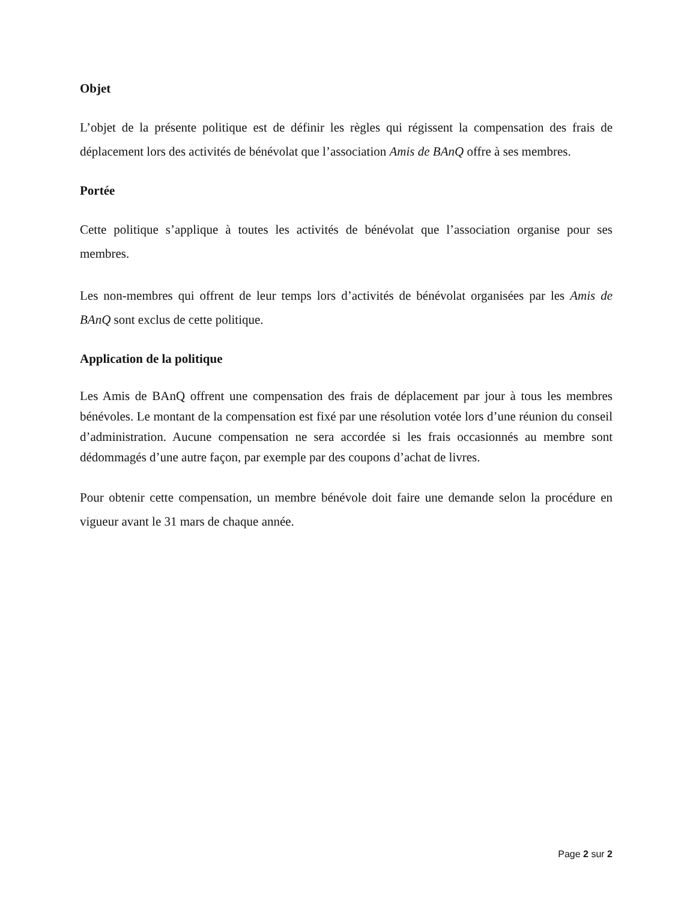Objet
L’objet de la présente politique est de définir les règles qui régissent la compensation des frais de déplacement lors des activités de bénévolat que l’association Amis de BAnQ offre à ses membres.
Portée
Cette politique s’applique à toutes les activités de bénévolat que l’association organise pour ses membres.
Les non-membres qui offrent de leur temps lors d’activités de bénévolat organisées par les Amis de BAnQ sont exclus de cette politique.
Application de la politique
Les Amis de BAnQ offrent une compensation des frais de déplacement par jour à tous les membres bénévoles. Le montant de la compensation est fixé par une résolution votée lors d’une réunion du conseil d’administration. Aucune compensation ne sera accordée si les frais occasionnés au membre sont dédommagés d’une autre façon, par exemple par des coupons d’achat de livres.
Pour obtenir cette compensation, un membre bénévole doit faire une demande selon la procédure en vigueur avant le 31 mars de chaque année.
Page 2 sur 2